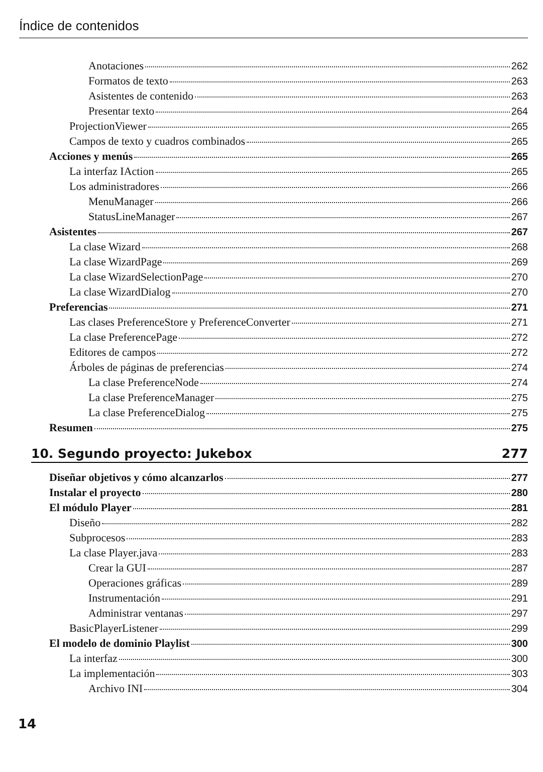Índice de contenidos
Anotaciones 262
Formatos de texto 263
Asistentes de contenido 263
Presentar texto 264
ProjectionViewer 265
Campos de texto y cuadros combinados 265
Acciones y menús 265
La interfaz IAction 265
Los administradores 266
MenuManager 266
StatusLineManager 267
Asistentes 267
La clase Wizard 268
La clase WizardPage 269
La clase WizardSelectionPage 270
La clase WizardDialog 270
Preferencias 271
Las clases PreferenceStore y PreferenceConverter 271
La clase PreferencePage 272
Editores de campos 272
Árboles de páginas de preferencias 274
La clase PreferenceNode 274
La clase PreferenceManager 275
La clase PreferenceDialog 275
Resumen 275
10. Segundo proyecto: Jukebox 277
Diseñar objetivos y cómo alcanzarlos 277
Instalar el proyecto 280
El módulo Player 281
Diseño 282
Subprocesos 283
La clase Player.java 283
Crear la GUI 287
Operaciones gráficas 289
Instrumentación 291
Administrar ventanas 297
BasicPlayerListener 299
El modelo de dominio Playlist 300
La interfaz 300
La implementación 303
Archivo INI 304
14